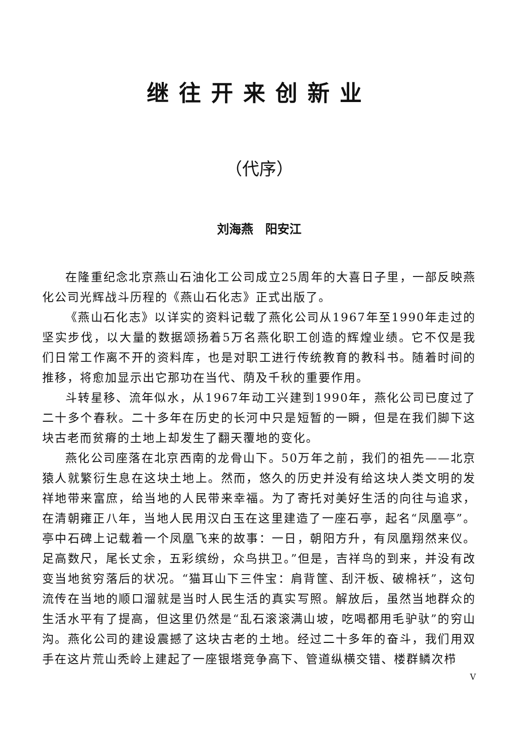继往开来创新业
（代序）
刘海燕　阳安江
在隆重纪念北京燕山石油化工公司成立25周年的大喜日子里，一部反映燕化公司光辉战斗历程的《燕山石化志》正式出版了。
《燕山石化志》以详实的资料记载了燕化公司从1967年至1990年走过的坚实步伐，以大量的数据颂扬着5万名燕化职工创造的辉煌业绩。它不仅是我们日常工作离不开的资料库，也是对职工进行传统教育的教科书。随着时间的推移，将愈加显示出它那功在当代、荫及千秋的重要作用。
斗转星移、流年似水，从1967年动工兴建到1990年，燕化公司已度过了二十多个春秋。二十多年在历史的长河中只是短暂的一瞬，但是在我们脚下这块古老而贫瘠的土地上却发生了翻天覆地的变化。
燕化公司座落在北京西南的龙骨山下。50万年之前，我们的祖先——北京猿人就繁衍生息在这块土地上。然而，悠久的历史并没有给这块人类文明的发祥地带来富庶，给当地的人民带来幸福。为了寄托对美好生活的向往与追求，在清朝雍正八年，当地人民用汉白玉在这里建造了一座石亭，起名“凤凰亭”。亭中石碑上记载着一个凤凰飞来的故事：一日，朝阳方升，有凤凰翔然来仪。足高数尺，尾长丈余，五彩缤纷，众鸟拱卫。”但是，吉祥鸟的到来，并没有改变当地贫穷落后的状况。“猫耳山下三件宝：肩背筐、刮汗板、破棉袄”，这句流传在当地的顺口溜就是当时人民生活的真实写照。解放后，虽然当地群众的生活水平有了提高，但这里仍然是“乱石滚滚满山坡，吃喝都用毛驴驮”的穷山沟。燕化公司的建设震撼了这块古老的土地。经过二十多年的奋斗，我们用双手在这片荒山秃岭上建起了一座银塔竞争高下、管道纵横交错、楼群鳞次栉
V